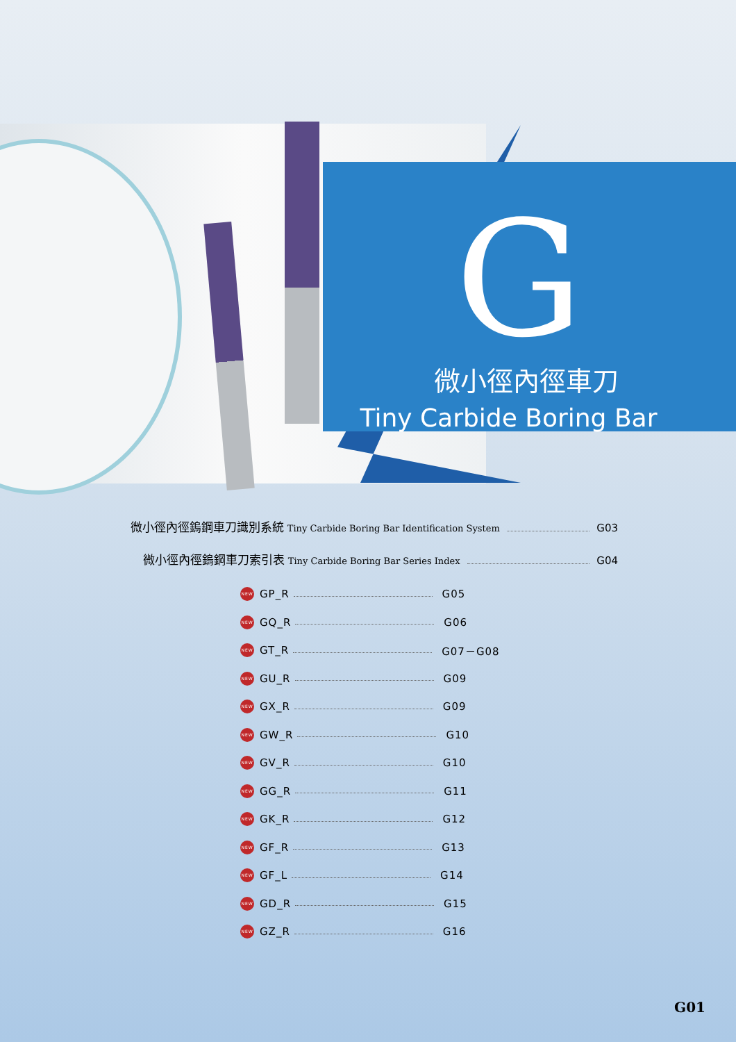G
微小徑內徑車刀
Tiny Carbide Boring Bar
微小徑內徑鎢鋼車刀識別系統 Tiny Carbide Boring Bar Identification System G03
微小徑內徑鎢鋼車刀索引表 Tiny Carbide Boring Bar Series Index G04
NEW GP_R G05
NEW GQ_R G06
NEW GT_R G07－G08
NEW GU_R G09
NEW GX_R G09
NEW GW_R G10
NEW GV_R G10
NEW GG_R G11
NEW GK_R G12
NEW GF_R G13
NEW GF_L G14
NEW GD_R G15
NEW GZ_R G16
G01